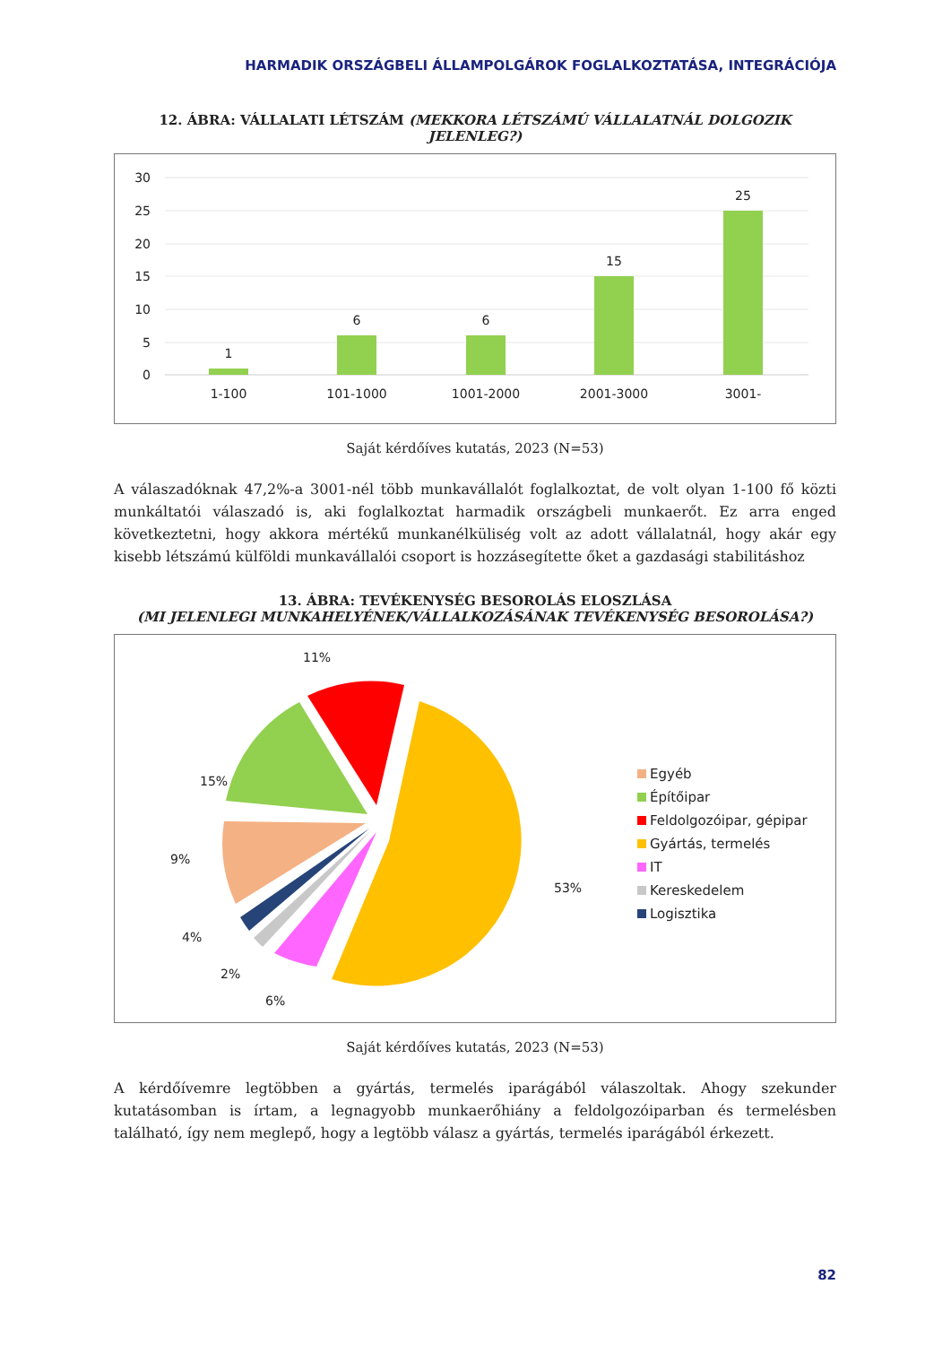HARMADIK ORSZÁGBELI ÁLLAMPOLGÁROK FOGLALKOZTATÁSA, INTEGRÁCIÓJA
12. ÁBRA: VÁLLALATI LÉTSZÁM (MEKKORA LÉTSZÁMÚ VÁLLALATNÁL DOLGOZIK JELENLEG?)
30
25
20
15
10
5
0
1
6
6
15
25
1-100
101-1000
1001-2000
2001-3000
3001-
Saját kérdőíves kutatás, 2023 (N=53)
A válaszadóknak 47,2%-a 3001-nél több munkavállalót foglalkoztat, de volt olyan 1-100 fő közti munkáltatói válaszadó is, aki foglalkoztat harmadik országbeli munkaerőt. Ez arra enged következtetni, hogy akkora mértékű munkanélküliség volt az adott vállalatnál, hogy akár egy kisebb létszámú külföldi munkavállalói csoport is hozzásegítette őket a gazdasági stabilitáshoz
13. ÁBRA: TEVÉKENYSÉG BESOROLÁS ELOSZLÁSA
(MI JELENLEGI MUNKAHELYÉNEK/VÁLLALKOZÁSÁNAK TEVÉKENYSÉG BESOROLÁSA?)
11%
15%
9%
4%
2%
6%
53%
Egyéb
Építőipar
Feldolgozóipar, gépipar
Gyártás, termelés
IT
Kereskedelem
Logisztika
Saját kérdőíves kutatás, 2023 (N=53)
A kérdőívemre legtöbben a gyártás, termelés iparágából válaszoltak. Ahogy szekunder kutatásomban is írtam, a legnagyobb munkaerőhiány a feldolgozóiparban és termelésben található, így nem meglepő, hogy a legtöbb válasz a gyártás, termelés iparágából érkezett.
82